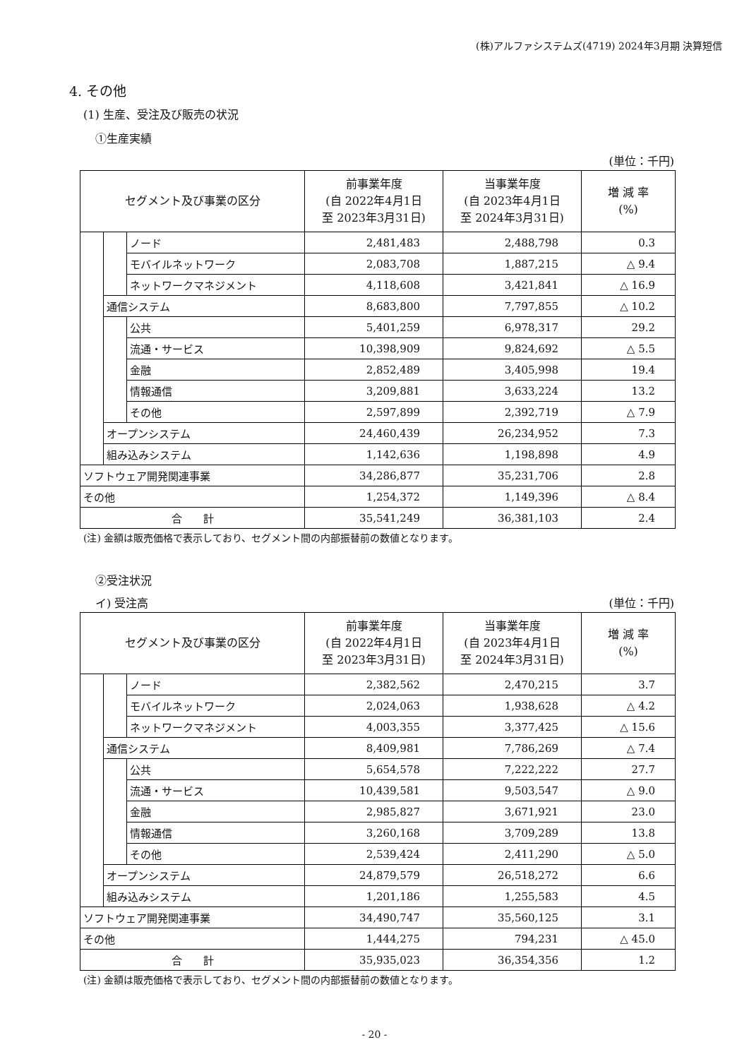(株)アルファシステムズ(4719) 2024年3月期 決算短信
4. その他
(1) 生産、受注及び販売の状況
①生産実績
(単位：千円)
| セグメント及び事業の区分 | | | 前事業年度 (自 2022年4月1日 至 2023年3月31日) | 当事業年度 (自 2023年4月1日 至 2024年3月31日) | 増 減 率 (%) |
| --- | --- | --- | --- | --- | --- |
| | | ノード | 2,481,483 | 2,488,798 | 0.3 |
| | | モバイルネットワーク | 2,083,708 | 1,887,215 | △ 9.4 |
| | | ネットワークマネジメント | 4,118,608 | 3,421,841 | △ 16.9 |
| | 通信システム | | 8,683,800 | 7,797,855 | △ 10.2 |
| | | 公共 | 5,401,259 | 6,978,317 | 29.2 |
| | | 流通・サービス | 10,398,909 | 9,824,692 | △ 5.5 |
| | | 金融 | 2,852,489 | 3,405,998 | 19.4 |
| | | 情報通信 | 3,209,881 | 3,633,224 | 13.2 |
| | | その他 | 2,597,899 | 2,392,719 | △ 7.9 |
| | オープンシステム | | 24,460,439 | 26,234,952 | 7.3 |
| | 組み込みシステム | | 1,142,636 | 1,198,898 | 4.9 |
| ソフトウェア開発関連事業 | | | 34,286,877 | 35,231,706 | 2.8 |
| その他 | | | 1,254,372 | 1,149,396 | △ 8.4 |
| 合 計 | | | 35,541,249 | 36,381,103 | 2.4 |
(注) 金額は販売価格で表示しており、セグメント間の内部振替前の数値となります。
②受注状況
イ) 受注高 (単位：千円)
| セグメント及び事業の区分 | | | 前事業年度 (自 2022年4月1日 至 2023年3月31日) | 当事業年度 (自 2023年4月1日 至 2024年3月31日) | 増 減 率 (%) |
| --- | --- | --- | --- | --- | --- |
| | | ノード | 2,382,562 | 2,470,215 | 3.7 |
| | | モバイルネットワーク | 2,024,063 | 1,938,628 | △ 4.2 |
| | | ネットワークマネジメント | 4,003,355 | 3,377,425 | △ 15.6 |
| | 通信システム | | 8,409,981 | 7,786,269 | △ 7.4 |
| | | 公共 | 5,654,578 | 7,222,222 | 27.7 |
| | | 流通・サービス | 10,439,581 | 9,503,547 | △ 9.0 |
| | | 金融 | 2,985,827 | 3,671,921 | 23.0 |
| | | 情報通信 | 3,260,168 | 3,709,289 | 13.8 |
| | | その他 | 2,539,424 | 2,411,290 | △ 5.0 |
| | オープンシステム | | 24,879,579 | 26,518,272 | 6.6 |
| | 組み込みシステム | | 1,201,186 | 1,255,583 | 4.5 |
| ソフトウェア開発関連事業 | | | 34,490,747 | 35,560,125 | 3.1 |
| その他 | | | 1,444,275 | 794,231 | △ 45.0 |
| 合 計 | | | 35,935,023 | 36,354,356 | 1.2 |
(注) 金額は販売価格で表示しており、セグメント間の内部振替前の数値となります。
- 20 -